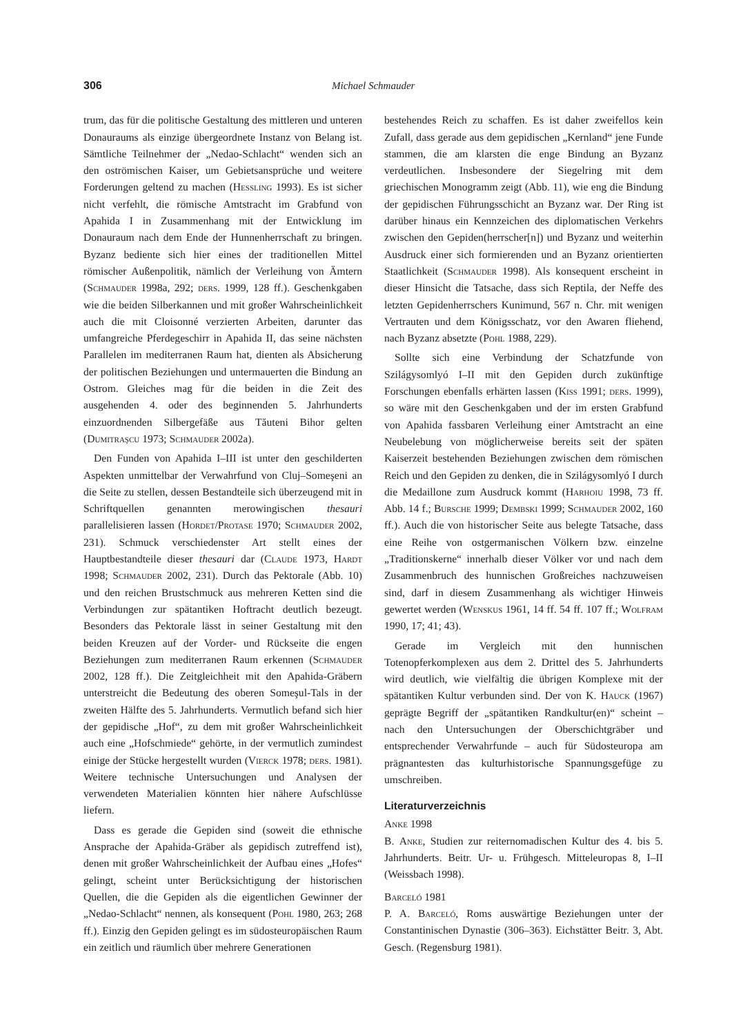306 Michael Schmauder
trum, das für die politische Gestaltung des mittleren und unteren Donauraums als einzige übergeordnete Instanz von Belang ist. Sämtliche Teilnehmer der „Nedao-Schlacht“ wenden sich an den oströmischen Kaiser, um Gebietsansprüche und weitere Forderungen geltend zu machen (Hessling 1993). Es ist sicher nicht verfehlt, die römische Amtstracht im Grabfund von Apahida I in Zusammenhang mit der Entwicklung im Donauraum nach dem Ende der Hunnenherrschaft zu bringen. Byzanz bediente sich hier eines der traditionellen Mittel römischer Außenpolitik, nämlich der Verleihung von Ämtern (Schmauder 1998a, 292; ders. 1999, 128 ff.). Geschenkgaben wie die beiden Silberkannen und mit großer Wahrscheinlichkeit auch die mit Cloisonné verzierten Arbeiten, darunter das umfangreiche Pferdegeschirr in Apahida II, das seine nächsten Parallelen im mediterranen Raum hat, dienten als Absicherung der politischen Beziehungen und untermauerten die Bindung an Ostrom. Gleiches mag für die beiden in die Zeit des ausgehenden 4. oder des beginnenden 5. Jahrhunderts einzuordnenden Silbergefäße aus Tăuteni Bihor gelten (Dumitraşcu 1973; Schmauder 2002a).
Den Funden von Apahida I–III ist unter den geschilderten Aspekten unmittelbar der Verwahrfund von Cluj–Someşeni an die Seite zu stellen, dessen Bestandteile sich überzeugend mit in Schriftquellen genannten merowingischen thesauri parallelisieren lassen (Hordet/Protase 1970; Schmauder 2002, 231). Schmuck verschiedenster Art stellt eines der Hauptbestandteile dieser thesauri dar (Claude 1973, Hardt 1998; Schmauder 2002, 231). Durch das Pektorale (Abb. 10) und den reichen Brustschmuck aus mehreren Ketten sind die Verbindungen zur spätantiken Hoftracht deutlich bezeugt. Besonders das Pektorale lässt in seiner Gestaltung mit den beiden Kreuzen auf der Vorder- und Rückseite die engen Beziehungen zum mediterranen Raum erkennen (Schmauder 2002, 128 ff.). Die Zeitgleichheit mit den Apahida-Gräbern unterstreicht die Bedeutung des oberen Someşul-Tals in der zweiten Hälfte des 5. Jahrhunderts. Vermutlich befand sich hier der gepidische „Hof“, zu dem mit großer Wahrscheinlichkeit auch eine „Hofschmiede“ gehörte, in der vermutlich zumindest einige der Stücke hergestellt wurden (Vierck 1978; ders. 1981). Weitere technische Untersuchungen und Analysen der verwendeten Materialien könnten hier nähere Aufschlüsse liefern.
Dass es gerade die Gepiden sind (soweit die ethnische Ansprache der Apahida-Gräber als gepidisch zutreffend ist), denen mit großer Wahrscheinlichkeit der Aufbau eines „Hofes“ gelingt, scheint unter Berücksichtigung der historischen Quellen, die die Gepiden als die eigentlichen Gewinner der „Nedao-Schlacht“ nennen, als konsequent (Pohl 1980, 263; 268 ff.). Einzig den Gepiden gelingt es im südosteuropäischen Raum ein zeitlich und räumlich über mehrere Generationen
bestehendes Reich zu schaffen. Es ist daher zweifellos kein Zufall, dass gerade aus dem gepidischen „Kernland“ jene Funde stammen, die am klarsten die enge Bindung an Byzanz verdeutlichen. Insbesondere der Siegelring mit dem griechischen Monogramm zeigt (Abb. 11), wie eng die Bindung der gepidischen Führungsschicht an Byzanz war. Der Ring ist darüber hinaus ein Kennzeichen des diplomatischen Verkehrs zwischen den Gepiden(herrscher[n]) und Byzanz und weiterhin Ausdruck einer sich formierenden und an Byzanz orientierten Staatlichkeit (Schmauder 1998). Als konsequent erscheint in dieser Hinsicht die Tatsache, dass sich Reptila, der Neffe des letzten Gepidenherrschers Kunimund, 567 n. Chr. mit wenigen Vertrauten und dem Königsschatz, vor den Awaren fliehend, nach Byzanz absetzte (Pohl 1988, 229).
Sollte sich eine Verbindung der Schatzfunde von Szilágysomlyó I–II mit den Gepiden durch zukünftige Forschungen ebenfalls erhärten lassen (Kiss 1991; ders. 1999), so wäre mit den Geschenkgaben und der im ersten Grabfund von Apahida fassbaren Verleihung einer Amtstracht an eine Neubelebung von möglicherweise bereits seit der späten Kaiserzeit bestehenden Beziehungen zwischen dem römischen Reich und den Gepiden zu denken, die in Szilágysomlyó I durch die Medaillone zum Ausdruck kommt (Harhoiu 1998, 73 ff. Abb. 14 f.; Bursche 1999; Dembski 1999; Schmauder 2002, 160 ff.). Auch die von historischer Seite aus belegte Tatsache, dass eine Reihe von ostgermanischen Völkern bzw. einzelne „Traditionskerne“ innerhalb dieser Völker vor und nach dem Zusammenbruch des hunnischen Großreiches nachzuweisen sind, darf in diesem Zusammenhang als wichtiger Hinweis gewertet werden (Wenskus 1961, 14 ff. 54 ff. 107 ff.; Wolfram 1990, 17; 41; 43).
Gerade im Vergleich mit den hunnischen Totenopferkomplexen aus dem 2. Drittel des 5. Jahrhunderts wird deutlich, wie vielfältig die übrigen Komplexe mit der spätantiken Kultur verbunden sind. Der von K. Hauck (1967) geprägte Begriff der „spätantiken Randkultur(en)“ scheint – nach den Untersuchungen der Oberschichtgräber und entsprechender Verwahrfunde – auch für Südosteuropa am prägnantesten das kulturhistorische Spannungsgefüge zu umschreiben.
Literaturverzeichnis
Anke 1998
B. Anke, Studien zur reiternomadischen Kultur des 4. bis 5. Jahrhunderts. Beitr. Ur- u. Frühgesch. Mitteleuropas 8, I–II (Weissbach 1998).
Barceló 1981
P. A. Barceló, Roms auswärtige Beziehungen unter der Constantinischen Dynastie (306–363). Eichstätter Beitr. 3, Abt. Gesch. (Regensburg 1981).